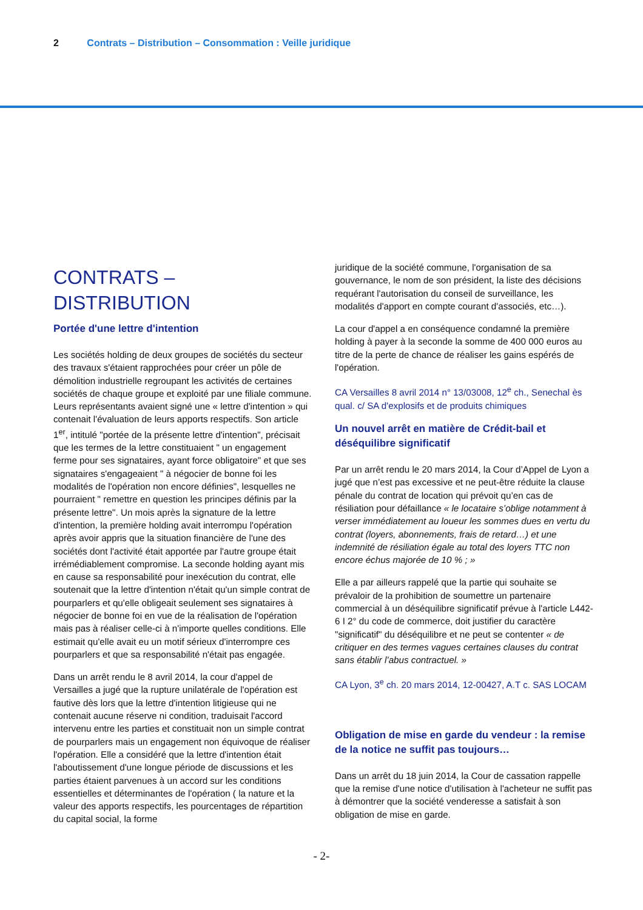2 Contrats – Distribution – Consommation : Veille juridique
CONTRATS –
DISTRIBUTION
Portée d'une lettre d'intention
Les sociétés holding de deux groupes de sociétés du secteur des travaux s'étaient rapprochées pour créer un pôle de démolition industrielle regroupant les activités de certaines sociétés de chaque groupe et exploité par une filiale commune. Leurs représentants avaient signé une « lettre d'intention » qui contenait l'évaluation de leurs apports respectifs. Son article 1<sup>er</sup>, intitulé "portée de la présente lettre d'intention", précisait que les termes de la lettre constituaient " un engagement ferme pour ses signataires, ayant force obligatoire" et que ses signataires s'engageaient " à négocier de bonne foi les modalités de l'opération non encore définies", lesquelles ne pourraient " remettre en question les principes définis par la présente lettre". Un mois après la signature de la lettre d'intention, la première holding avait interrompu l'opération après avoir appris que la situation financière de l'une des sociétés dont l'activité était apportée par l'autre groupe était irrémédiablement compromise. La seconde holding ayant mis en cause sa responsabilité pour inexécution du contrat, elle soutenait que la lettre d'intention n'était qu'un simple contrat de pourparlers et qu'elle obligeait seulement ses signataires à négocier de bonne foi en vue de la réalisation de l'opération mais pas à réaliser celle-ci à n'importe quelles conditions. Elle estimait qu'elle avait eu un motif sérieux d'interrompre ces pourparlers et que sa responsabilité n'était pas engagée.
Dans un arrêt rendu le 8 avril 2014, la cour d'appel de Versailles a jugé que la rupture unilatérale de l'opération est fautive dès lors que la lettre d'intention litigieuse qui ne contenait aucune réserve ni condition, traduisait l'accord intervenu entre les parties et constituait non un simple contrat de pourparlers mais un engagement non équivoque de réaliser l'opération. Elle a considéré que la lettre d'intention était l'aboutissement d'une longue période de discussions et les parties étaient parvenues à un accord sur les conditions essentielles et déterminantes de l'opération ( la nature et la valeur des apports respectifs, les pourcentages de répartition du capital social, la forme
juridique de la société commune, l'organisation de sa gouvernance, le nom de son président, la liste des décisions requérant l'autorisation du conseil de surveillance, les modalités d'apport en compte courant d'associés, etc…).
La cour d'appel a en conséquence condamné la première holding à payer à la seconde la somme de 400 000 euros au titre de la perte de chance de réaliser les gains espérés de l'opération.
CA Versailles 8 avril 2014 n° 13/03008, 12<sup>e</sup> ch., Senechal ès qual. c/ SA d'explosifs et de produits chimiques
Un nouvel arrêt en matière de Crédit-bail et déséquilibre significatif
Par un arrêt rendu le 20 mars 2014, la Cour d’Appel de Lyon a jugé que n’est pas excessive et ne peut-être réduite la clause pénale du contrat de location qui prévoit qu’en cas de résiliation pour défaillance « le locataire s’oblige notamment à verser immédiatement au loueur les sommes dues en vertu du contrat (loyers, abonnements, frais de retard…) et une indemnité de résiliation égale au total des loyers TTC non encore échus majorée de 10 % ; »
Elle a par ailleurs rappelé que la partie qui souhaite se prévaloir de la prohibition de soumettre un partenaire commercial à un déséquilibre significatif prévue à l'article L442-6 I 2° du code de commerce, doit justifier du caractère "significatif" du déséquilibre et ne peut se contenter « de critiquer en des termes vagues certaines clauses du contrat sans établir l’abus contractuel. »
CA Lyon, 3<sup>e</sup> ch. 20 mars 2014, 12-00427, A.T c. SAS LOCAM
Obligation de mise en garde du vendeur : la remise de la notice ne suffit pas toujours…
Dans un arrêt du 18 juin 2014, la Cour de cassation rappelle que la remise d'une notice d'utilisation à l'acheteur ne suffit pas à démontrer que la société venderesse a satisfait à son obligation de mise en garde.
- 2-